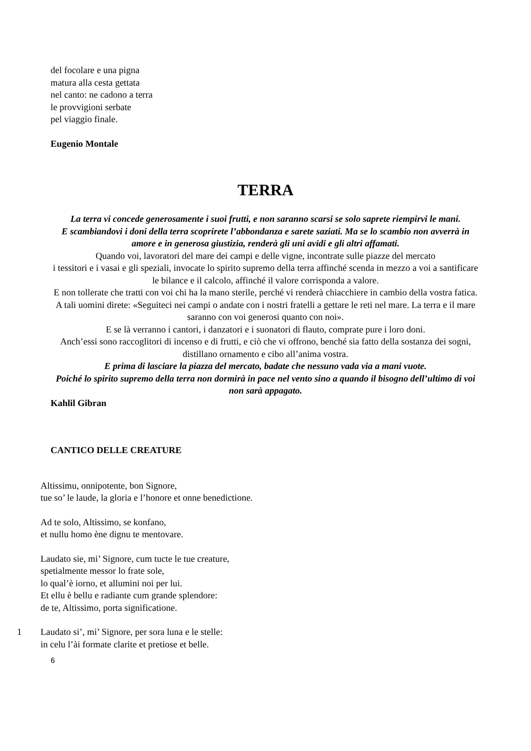del focolare e una pigna
matura alla cesta gettata
nel canto: ne cadono a terra
le provvigioni serbate
pel viaggio finale.
Eugenio Montale
TERRA
La terra vi concede generosamente i suoi frutti, e non saranno scarsi se solo saprete riempirvi le mani.
E scambiandovi i doni della terra scoprirete l’abbondanza e sarete saziati. Ma se lo scambio non avverrà in amore e in generosa giustizia, renderà gli uni avidi e gli altri affamati.
Quando voi, lavoratori del mare dei campi e delle vigne, incontrate sulle piazze del mercato
i tessitori e i vasai e gli speziali, invocate lo spirito supremo della terra affinché scenda in mezzo a voi a santificare le bilance e il calcolo, affinché il valore corrisponda a valore.
E non tollerate che tratti con voi chi ha la mano sterile, perché vi renderà chiacchiere in cambio della vostra fatica. A tali uomini direte: «Seguiteci nei campi o andate con i nostri fratelli a gettare le reti nel mare. La terra e il mare saranno con voi generosi quanto con noi».
E se là verranno i cantori, i danzatori e i suonatori di flauto, comprate pure i loro doni.
Anch’essi sono raccoglitori di incenso e di frutti, e ciò che vi offrono, benché sia fatto della sostanza dei sogni, distillano ornamento e cibo all’anima vostra.
E prima di lasciare la piazza del mercato, badate che nessuno vada via a mani vuote.
Poiché lo spirito supremo della terra non dormirà in pace nel vento sino a quando il bisogno dell’ultimo di voi non sarà appagato.
Kahlil Gibran
CANTICO DELLE CREATURE
Altissimu, onnipotente, bon Signore,
tue so’ le laude, la gloria e l’honore et onne benedictione.
Ad te solo, Altissimo, se konfano,
et nullu homo ène dignu te mentovare.
Laudato sie, mi’ Signore, cum tucte le tue creature,
spetialmente messor lo frate sole,
lo qual’è iorno, et allumini noi per lui.
Et ellu è bellu e radiante cum grande splendore:
de te, Altissimo, porta significatione.
1 Laudato si’, mi’ Signore, per sora luna e le stelle:
in celu l’ài formate clarite et pretiose et belle.
6